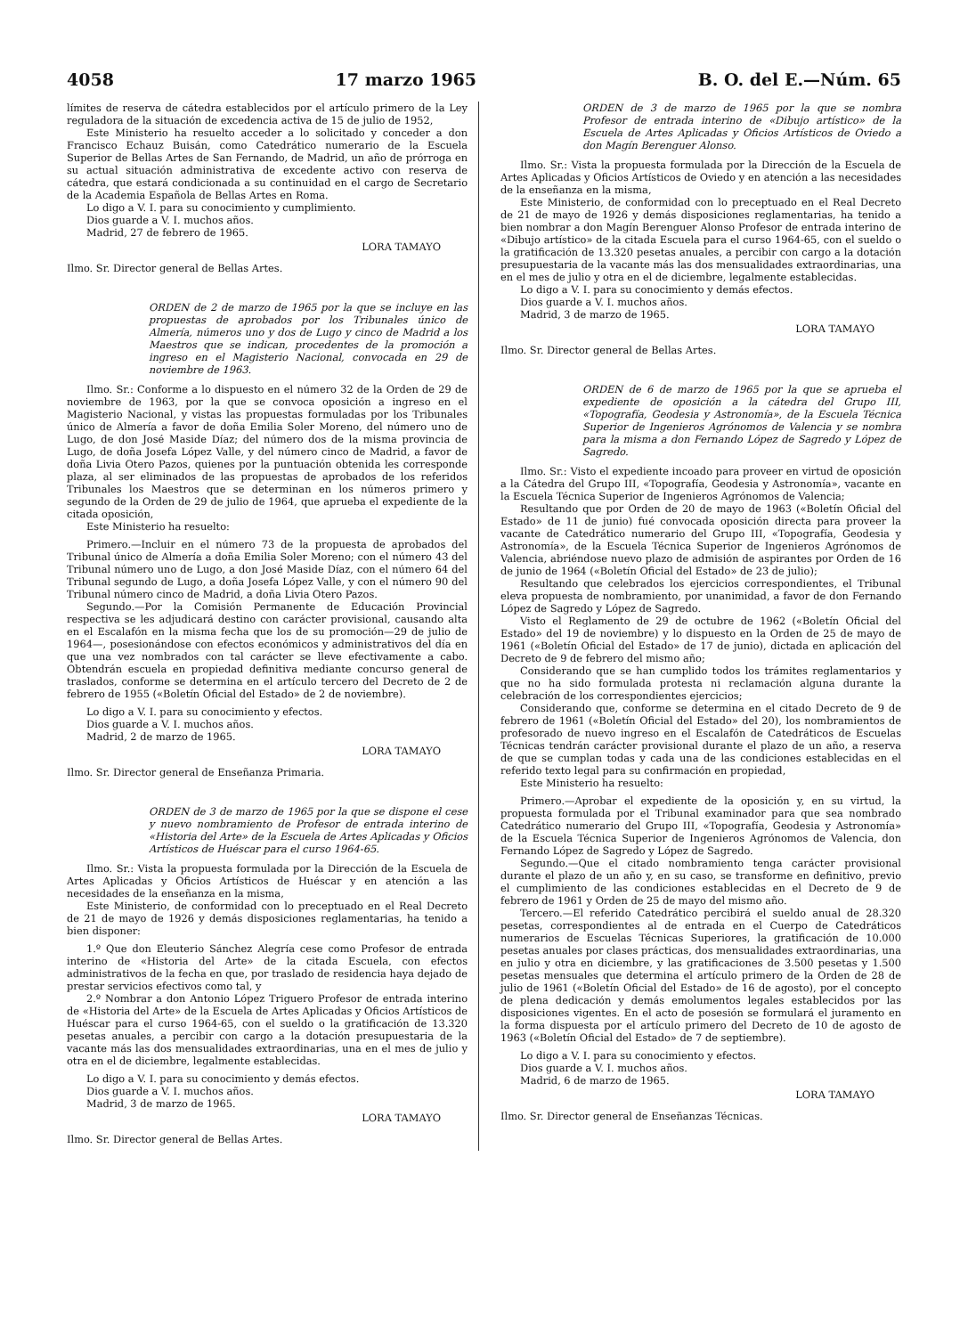4058 17 marzo 1965 B. O. del E.—Núm. 65
límites de reserva de cátedra establecidos por el artículo primero de la Ley reguladora de la situación de excedencia activa de 15 de julio de 1952,
Este Ministerio ha resuelto acceder a lo solicitado y conceder a don Francisco Echauz Buisán, como Catedrático numerario de la Escuela Superior de Bellas Artes de San Fernando, de Madrid, un año de prórroga en su actual situación administrativa de excedente activo con reserva de cátedra, que estará condicionada a su continuidad en el cargo de Secretario de la Academia Española de Bellas Artes en Roma.
Lo digo a V. I. para su conocimiento y cumplimiento.
Dios guarde a V. I. muchos años.
Madrid, 27 de febrero de 1965.
LORA TAMAYO
Ilmo. Sr. Director general de Bellas Artes.
ORDEN de 2 de marzo de 1965 por la que se incluye en las propuestas de aprobados por los Tribunales único de Almería, números uno y dos de Lugo y cinco de Madrid a los Maestros que se indican, procedentes de la promoción a ingreso en el Magisterio Nacional, convocada en 29 de noviembre de 1963.
Ilmo. Sr.: Conforme a lo dispuesto en el número 32 de la Orden de 29 de noviembre de 1963, por la que se convoca oposición a ingreso en el Magisterio Nacional, y vistas las propuestas formuladas por los Tribunales único de Almería a favor de doña Emilia Soler Moreno, del número uno de Lugo, de don José Maside Díaz; del número dos de la misma provincia de Lugo, de doña Josefa López Valle, y del número cinco de Madrid, a favor de doña Livia Otero Pazos, quienes por la puntuación obtenida les corresponde plaza, al ser eliminados de las propuestas de aprobados de los referidos Tribunales los Maestros que se determinan en los números primero y segundo de la Orden de 29 de julio de 1964, que aprueba el expediente de la citada oposición,
Este Ministerio ha resuelto:
Primero.—Incluir en el número 73 de la propuesta de aprobados del Tribunal único de Almería a doña Emilia Soler Moreno; con el número 43 del Tribunal número uno de Lugo, a don José Maside Díaz, con el número 64 del Tribunal segundo de Lugo, a doña Josefa López Valle, y con el número 90 del Tribunal número cinco de Madrid, a doña Livia Otero Pazos.
Segundo.—Por la Comisión Permanente de Educación Provincial respectiva se les adjudicará destino con carácter provisional, causando alta en el Escalafón en la misma fecha que los de su promoción—29 de julio de 1964—, posesionándose con efectos económicos y administrativos del día en que una vez nombrados con tal carácter se lleve efectivamente a cabo. Obtendrán escuela en propiedad definitiva mediante concurso general de traslados, conforme se determina en el artículo tercero del Decreto de 2 de febrero de 1955 («Boletín Oficial del Estado» de 2 de noviembre).
Lo digo a V. I. para su conocimiento y efectos.
Dios guarde a V. I. muchos años.
Madrid, 2 de marzo de 1965.
LORA TAMAYO
Ilmo. Sr. Director general de Enseñanza Primaria.
ORDEN de 3 de marzo de 1965 por la que se dispone el cese y nuevo nombramiento de Profesor de entrada interino de «Historia del Arte» de la Escuela de Artes Aplicadas y Oficios Artísticos de Huéscar para el curso 1964-65.
Ilmo. Sr.: Vista la propuesta formulada por la Dirección de la Escuela de Artes Aplicadas y Oficios Artísticos de Huéscar y en atención a las necesidades de la enseñanza en la misma,
Este Ministerio, de conformidad con lo preceptuado en el Real Decreto de 21 de mayo de 1926 y demás disposiciones reglamentarias, ha tenido a bien disponer:
1.º Que don Eleuterio Sánchez Alegría cese como Profesor de entrada interino de «Historia del Arte» de la citada Escuela, con efectos administrativos de la fecha en que, por traslado de residencia haya dejado de prestar servicios efectivos como tal, y
2.º Nombrar a don Antonio López Triguero Profesor de entrada interino de «Historia del Arte» de la Escuela de Artes Aplicadas y Oficios Artísticos de Huéscar para el curso 1964-65, con el sueldo o la gratificación de 13.320 pesetas anuales, a percibir con cargo a la dotación presupuestaria de la vacante más las dos mensualidades extraordinarias, una en el mes de julio y otra en el de diciembre, legalmente establecidas.
Lo digo a V. I. para su conocimiento y demás efectos.
Dios guarde a V. I. muchos años.
Madrid, 3 de marzo de 1965.
LORA TAMAYO
Ilmo. Sr. Director general de Bellas Artes.
ORDEN de 3 de marzo de 1965 por la que se nombra Profesor de entrada interino de «Dibujo artístico» de la Escuela de Artes Aplicadas y Oficios Artísticos de Oviedo a don Magín Berenguer Alonso.
Ilmo. Sr.: Vista la propuesta formulada por la Dirección de la Escuela de Artes Aplicadas y Oficios Artísticos de Oviedo y en atención a las necesidades de la enseñanza en la misma,
Este Ministerio, de conformidad con lo preceptuado en el Real Decreto de 21 de mayo de 1926 y demás disposiciones reglamentarias, ha tenido a bien nombrar a don Magín Berenguer Alonso Profesor de entrada interino de «Dibujo artístico» de la citada Escuela para el curso 1964-65, con el sueldo o la gratificación de 13.320 pesetas anuales, a percibir con cargo a la dotación presupuestaria de la vacante más las dos mensualidades extraordinarias, una en el mes de julio y otra en el de diciembre, legalmente establecidas.
Lo digo a V. I. para su conocimiento y demás efectos.
Dios guarde a V. I. muchos años.
Madrid, 3 de marzo de 1965.
LORA TAMAYO
Ilmo. Sr. Director general de Bellas Artes.
ORDEN de 6 de marzo de 1965 por la que se aprueba el expediente de oposición a la cátedra del Grupo III, «Topografía, Geodesia y Astronomía», de la Escuela Técnica Superior de Ingenieros Agrónomos de Valencia y se nombra para la misma a don Fernando López de Sagredo y López de Sagredo.
Ilmo. Sr.: Visto el expediente incoado para proveer en virtud de oposición a la Cátedra del Grupo III, «Topografía, Geodesia y Astronomía», vacante en la Escuela Técnica Superior de Ingenieros Agrónomos de Valencia;
Resultando que por Orden de 20 de mayo de 1963 («Boletín Oficial del Estado» de 11 de junio) fué convocada oposición directa para proveer la vacante de Catedrático numerario del Grupo III, «Topografía, Geodesia y Astronomía», de la Escuela Técnica Superior de Ingenieros Agrónomos de Valencia, abriéndose nuevo plazo de admisión de aspirantes por Orden de 16 de junio de 1964 («Boletín Oficial del Estado» de 23 de julio);
Resultando que celebrados los ejercicios correspondientes, el Tribunal eleva propuesta de nombramiento, por unanimidad, a favor de don Fernando López de Sagredo y López de Sagredo.
Visto el Reglamento de 29 de octubre de 1962 («Boletín Oficial del Estado» del 19 de noviembre) y lo dispuesto en la Orden de 25 de mayo de 1961 («Boletín Oficial del Estado» de 17 de junio), dictada en aplicación del Decreto de 9 de febrero del mismo año;
Considerando que se han cumplido todos los trámites reglamentarios y que no ha sido formulada protesta ni reclamación alguna durante la celebración de los correspondientes ejercicios;
Considerando que, conforme se determina en el citado Decreto de 9 de febrero de 1961 («Boletín Oficial del Estado» del 20), los nombramientos de profesorado de nuevo ingreso en el Escalafón de Catedráticos de Escuelas Técnicas tendrán carácter provisional durante el plazo de un año, a reserva de que se cumplan todas y cada una de las condiciones establecidas en el referido texto legal para su confirmación en propiedad,
Este Ministerio ha resuelto:
Primero.—Aprobar el expediente de la oposición y, en su virtud, la propuesta formulada por el Tribunal examinador para que sea nombrado Catedrático numerario del Grupo III, «Topografía, Geodesia y Astronomía» de la Escuela Técnica Superior de Ingenieros Agrónomos de Valencia, don Fernando López de Sagredo y López de Sagredo.
Segundo.—Que el citado nombramiento tenga carácter provisional durante el plazo de un año y, en su caso, se transforme en definitivo, previo el cumplimiento de las condiciones establecidas en el Decreto de 9 de febrero de 1961 y Orden de 25 de mayo del mismo año.
Tercero.—El referido Catedrático percibirá el sueldo anual de 28.320 pesetas, correspondientes al de entrada en el Cuerpo de Catedráticos numerarios de Escuelas Técnicas Superiores, la gratificación de 10.000 pesetas anuales por clases prácticas, dos mensualidades extraordinarias, una en julio y otra en diciembre, y las gratificaciones de 3.500 pesetas y 1.500 pesetas mensuales que determina el artículo primero de la Orden de 28 de julio de 1961 («Boletín Oficial del Estado» de 16 de agosto), por el concepto de plena dedicación y demás emolumentos legales establecidos por las disposiciones vigentes. En el acto de posesión se formulará el juramento en la forma dispuesta por el artículo primero del Decreto de 10 de agosto de 1963 («Boletín Oficial del Estado» de 7 de septiembre).
Lo digo a V. I. para su conocimiento y efectos.
Dios guarde a V. I. muchos años.
Madrid, 6 de marzo de 1965.
LORA TAMAYO
Ilmo. Sr. Director general de Enseñanzas Técnicas.